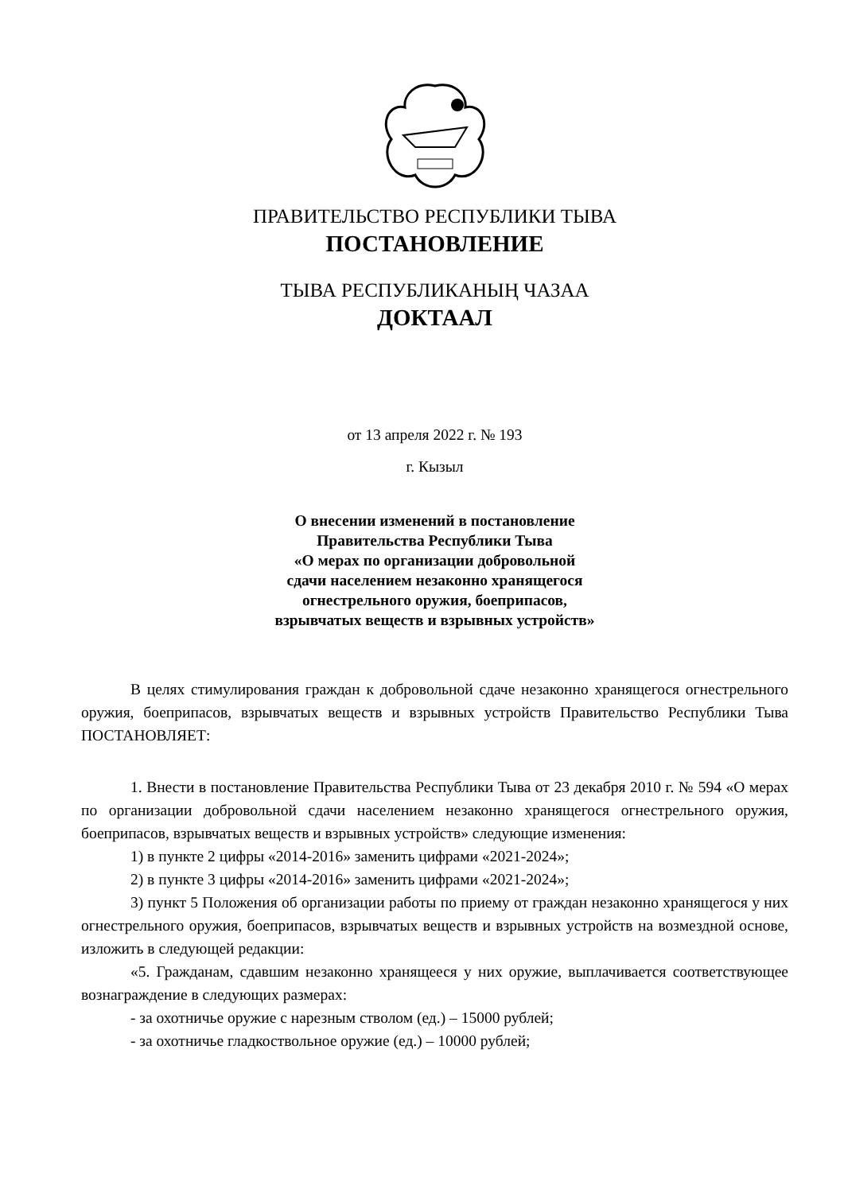ПРАВИТЕЛЬСТВО РЕСПУБЛИКИ ТЫВА
ПОСТАНОВЛЕНИЕ
ТЫВА РЕСПУБЛИКАНЫҢ ЧАЗАА
ДОКТААЛ
от 13 апреля 2022 г. № 193
г. Кызыл
О внесении изменений в постановление
Правительства Республики Тыва
«О мерах по организации добровольной
сдачи населением незаконно хранящегося
огнестрельного оружия, боеприпасов,
взрывчатых веществ и взрывных устройств»
В целях стимулирования граждан к добровольной сдаче незаконно хранящегося огнестрельного оружия, боеприпасов, взрывчатых веществ и взрывных устройств Правительство Республики Тыва ПОСТАНОВЛЯЕТ:
1. Внести в постановление Правительства Республики Тыва от 23 декабря 2010 г. № 594 «О мерах по организации добровольной сдачи населением незаконно хранящегося огнестрельного оружия, боеприпасов, взрывчатых веществ и взрывных устройств» следующие изменения:
1) в пункте 2 цифры «2014-2016» заменить цифрами «2021-2024»;
2) в пункте 3 цифры «2014-2016» заменить цифрами «2021-2024»;
3) пункт 5 Положения об организации работы по приему от граждан незаконно хранящегося у них огнестрельного оружия, боеприпасов, взрывчатых веществ и взрывных устройств на возмездной основе, изложить в следующей редакции:
«5. Гражданам, сдавшим незаконно хранящееся у них оружие, выплачивается соответствующее вознаграждение в следующих размерах:
- за охотничье оружие с нарезным стволом (ед.) – 15000 рублей;
- за охотничье гладкоствольное оружие (ед.) – 10000 рублей;